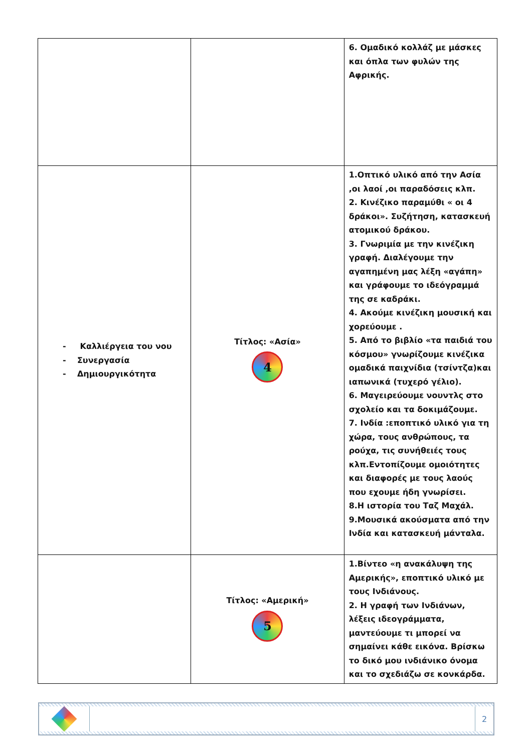| | | 6. Ομαδικό κολλάζ με μάσκες και όπλα των φυλών της Αφρικής. |
| - Καλλιέργεια του νου - Συνεργασία - Δημιουργικότητα | Τίτλος: «Ασία» 4 | 1.Οπτικό υλικό από την Ασία ,οι λαοί ,οι παραδόσεις κλπ. 2. Κινέζικο παραμύθι « οι 4 δράκοι». Συζήτηση, κατασκευή ατομικού δράκου. 3. Γνωριμία με την κινέζικη γραφή. Διαλέγουμε την αγαπημένη μας λέξη «αγάπη» και γράφουμε το ιδεόγραμμά της σε καδράκι. 4. Ακούμε κινέζικη μουσική και χορεύουμε . 5. Από το βιβλίο «τα παιδιά του κόσμου» γνωρίζουμε κινέζικα ομαδικά παιχνίδια (τσίντζα)και ιαπωνικά (τυχερό γέλιο). 6. Μαγειρεύουμε νουντλς στο σχολείο και τα δοκιμάζουμε. 7. Ινδία :εποπτικό υλικό για τη χώρα, τους ανθρώπους, τα ρούχα, τις συνήθειές τους κλπ.Εντοπίζουμε ομοιότητες και διαφορές με τους λαούς που εχουμε ήδη γνωρίσει. 8.Η ιστορία του Ταζ Μαχάλ. 9.Μουσικά ακούσματα από την Ινδία και κατασκευή μάνταλα. |
| | Τίτλος: «Αμερική» 5 | 1.Βίντεο «η ανακάλυψη της Αμερικής», εποπτικό υλικό με τους Ινδιάνους. 2. Η γραφή των Ινδιάνων, λέξεις ιδεογράμματα, μαντεύουμε τι μπορεί να σημαίνει κάθε εικόνα. Βρίσκω το δικό μου ινδιάνικο όνομα και το σχεδιάζω σε κονκάρδα. |
2